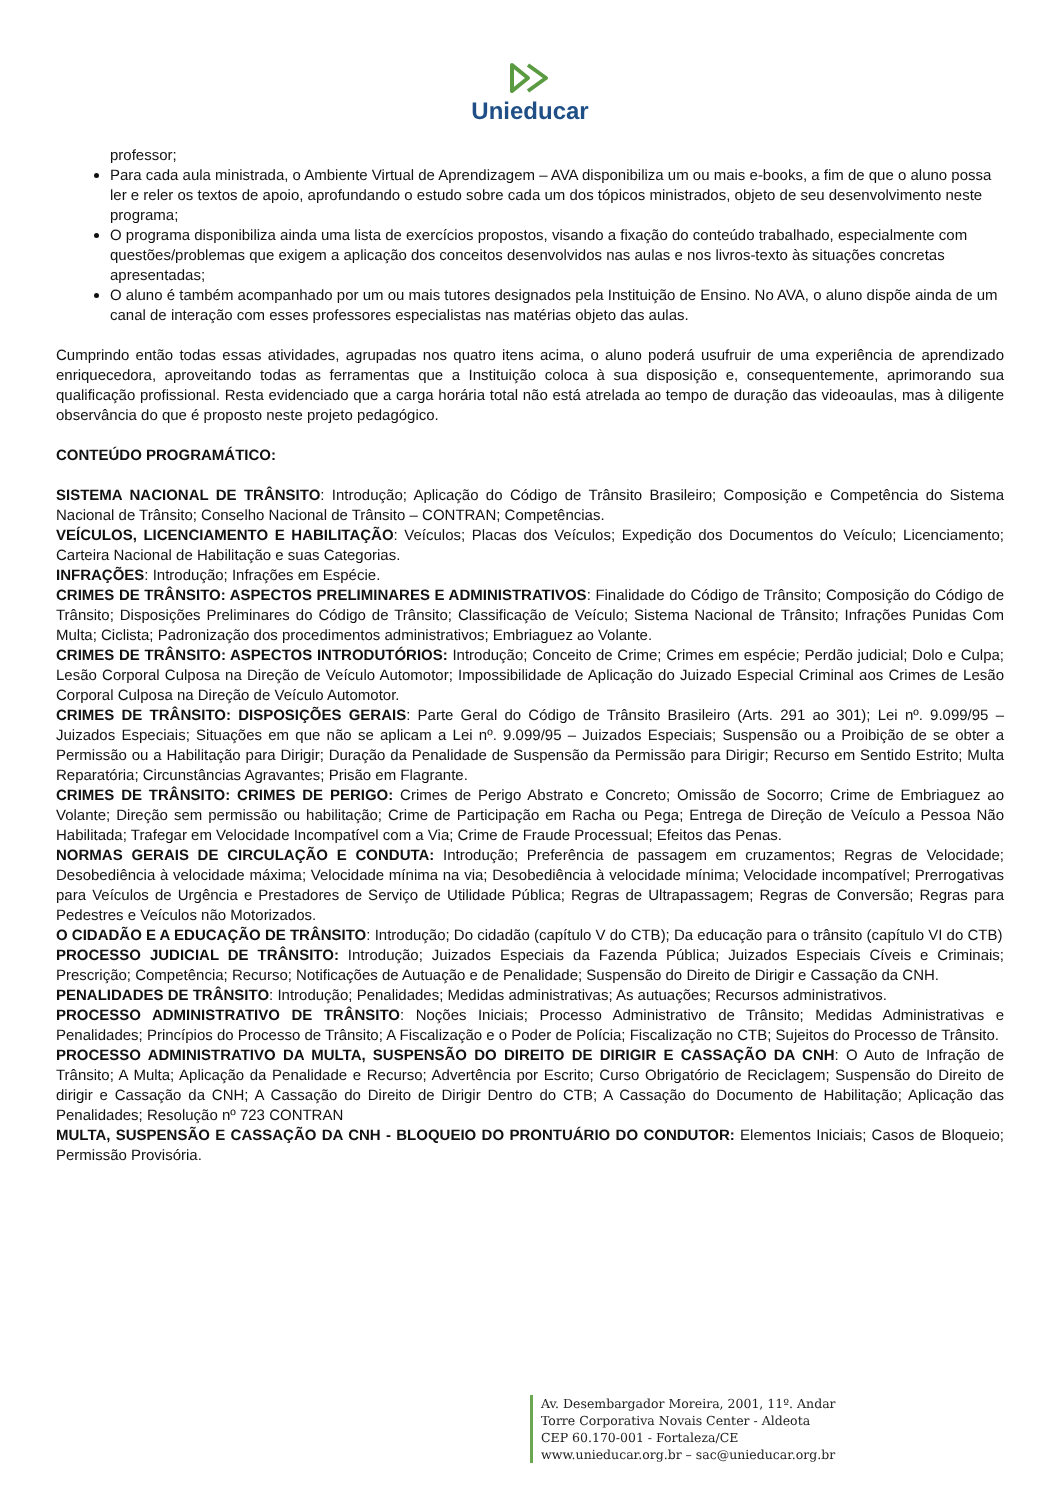Unieducar
professor;
Para cada aula ministrada, o Ambiente Virtual de Aprendizagem – AVA disponibiliza um ou mais e-books, a fim de que o aluno possa ler e reler os textos de apoio, aprofundando o estudo sobre cada um dos tópicos ministrados, objeto de seu desenvolvimento neste programa;
O programa disponibiliza ainda uma lista de exercícios propostos, visando a fixação do conteúdo trabalhado, especialmente com questões/problemas que exigem a aplicação dos conceitos desenvolvidos nas aulas e nos livros-texto às situações concretas apresentadas;
O aluno é também acompanhado por um ou mais tutores designados pela Instituição de Ensino. No AVA, o aluno dispõe ainda de um canal de interação com esses professores especialistas nas matérias objeto das aulas.
Cumprindo então todas essas atividades, agrupadas nos quatro itens acima, o aluno poderá usufruir de uma experiência de aprendizado enriquecedora, aproveitando todas as ferramentas que a Instituição coloca à sua disposição e, consequentemente, aprimorando sua qualificação profissional. Resta evidenciado que a carga horária total não está atrelada ao tempo de duração das videoaulas, mas à diligente observância do que é proposto neste projeto pedagógico.
CONTEÚDO PROGRAMÁTICO:
SISTEMA NACIONAL DE TRÂNSITO: Introdução; Aplicação do Código de Trânsito Brasileiro; Composição e Competência do Sistema Nacional de Trânsito; Conselho Nacional de Trânsito – CONTRAN; Competências.
VEÍCULOS, LICENCIAMENTO E HABILITAÇÃO: Veículos; Placas dos Veículos; Expedição dos Documentos do Veículo; Licenciamento; Carteira Nacional de Habilitação e suas Categorias.
INFRAÇÕES: Introdução; Infrações em Espécie.
CRIMES DE TRÂNSITO: ASPECTOS PRELIMINARES E ADMINISTRATIVOS: Finalidade do Código de Trânsito; Composição do Código de Trânsito; Disposições Preliminares do Código de Trânsito; Classificação de Veículo; Sistema Nacional de Trânsito; Infrações Punidas Com Multa; Ciclista; Padronização dos procedimentos administrativos; Embriaguez ao Volante.
CRIMES DE TRÂNSITO: ASPECTOS INTRODUTÓRIOS: Introdução; Conceito de Crime; Crimes em espécie; Perdão judicial; Dolo e Culpa; Lesão Corporal Culposa na Direção de Veículo Automotor; Impossibilidade de Aplicação do Juizado Especial Criminal aos Crimes de Lesão Corporal Culposa na Direção de Veículo Automotor.
CRIMES DE TRÂNSITO: DISPOSIÇÕES GERAIS: Parte Geral do Código de Trânsito Brasileiro (Arts. 291 ao 301); Lei nº. 9.099/95 – Juizados Especiais; Situações em que não se aplicam a Lei nº. 9.099/95 – Juizados Especiais; Suspensão ou a Proibição de se obter a Permissão ou a Habilitação para Dirigir; Duração da Penalidade de Suspensão da Permissão para Dirigir; Recurso em Sentido Estrito; Multa Reparatória; Circunstâncias Agravantes; Prisão em Flagrante.
CRIMES DE TRÂNSITO: CRIMES DE PERIGO: Crimes de Perigo Abstrato e Concreto; Omissão de Socorro; Crime de Embriaguez ao Volante; Direção sem permissão ou habilitação; Crime de Participação em Racha ou Pega; Entrega de Direção de Veículo a Pessoa Não Habilitada; Trafegar em Velocidade Incompatível com a Via; Crime de Fraude Processual; Efeitos das Penas.
NORMAS GERAIS DE CIRCULAÇÃO E CONDUTA: Introdução; Preferência de passagem em cruzamentos; Regras de Velocidade; Desobediência à velocidade máxima; Velocidade mínima na via; Desobediência à velocidade mínima; Velocidade incompatível; Prerrogativas para Veículos de Urgência e Prestadores de Serviço de Utilidade Pública; Regras de Ultrapassagem; Regras de Conversão; Regras para Pedestres e Veículos não Motorizados.
O CIDADÃO E A EDUCAÇÃO DE TRÂNSITO: Introdução; Do cidadão (capítulo V do CTB); Da educação para o trânsito (capítulo VI do CTB)
PROCESSO JUDICIAL DE TRÂNSITO: Introdução; Juizados Especiais da Fazenda Pública; Juizados Especiais Cíveis e Criminais; Prescrição; Competência; Recurso; Notificações de Autuação e de Penalidade; Suspensão do Direito de Dirigir e Cassação da CNH.
PENALIDADES DE TRÂNSITO: Introdução; Penalidades; Medidas administrativas; As autuações; Recursos administrativos.
PROCESSO ADMINISTRATIVO DE TRÂNSITO: Noções Iniciais; Processo Administrativo de Trânsito; Medidas Administrativas e Penalidades; Princípios do Processo de Trânsito; A Fiscalização e o Poder de Polícia; Fiscalização no CTB; Sujeitos do Processo de Trânsito.
PROCESSO ADMINISTRATIVO DA MULTA, SUSPENSÃO DO DIREITO DE DIRIGIR E CASSAÇÃO DA CNH: O Auto de Infração de Trânsito; A Multa; Aplicação da Penalidade e Recurso; Advertência por Escrito; Curso Obrigatório de Reciclagem; Suspensão do Direito de dirigir e Cassação da CNH; A Cassação do Direito de Dirigir Dentro do CTB; A Cassação do Documento de Habilitação; Aplicação das Penalidades; Resolução nº 723 CONTRAN
MULTA, SUSPENSÃO E CASSAÇÃO DA CNH - BLOQUEIO DO PRONTUÁRIO DO CONDUTOR: Elementos Iniciais; Casos de Bloqueio; Permissão Provisória.
Av. Desembargador Moreira, 2001, 11º. Andar
Torre Corporativa Novais Center - Aldeota
CEP 60.170-001 - Fortaleza/CE
www.unieducar.org.br – sac@unieducar.org.br